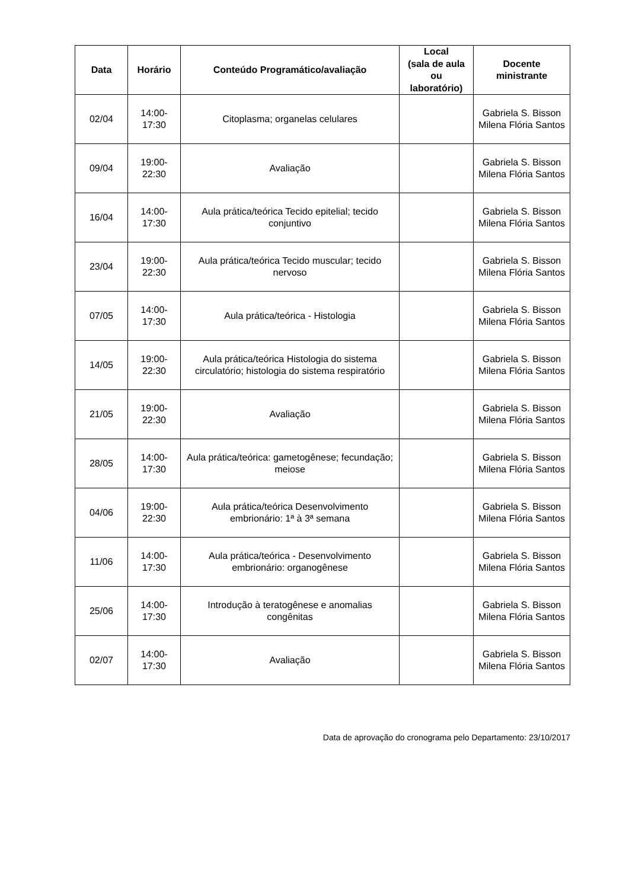| Data | Horário | Conteúdo Programático/avaliação | Local (sala de aula ou laboratório) | Docente ministrante |
| --- | --- | --- | --- | --- |
| 02/04 | 14:00- 17:30 | Citoplasma; organelas celulares | | Gabriela S. Bisson Milena Flória Santos |
| 09/04 | 19:00- 22:30 | Avaliação | | Gabriela S. Bisson Milena Flória Santos |
| 16/04 | 14:00- 17:30 | Aula prática/teórica Tecido epitelial; tecido conjuntivo | | Gabriela S. Bisson Milena Flória Santos |
| 23/04 | 19:00- 22:30 | Aula prática/teórica Tecido muscular; tecido nervoso | | Gabriela S. Bisson Milena Flória Santos |
| 07/05 | 14:00- 17:30 | Aula prática/teórica - Histologia | | Gabriela S. Bisson Milena Flória Santos |
| 14/05 | 19:00- 22:30 | Aula prática/teórica Histologia do sistema circulatório; histologia do sistema respiratório | | Gabriela S. Bisson Milena Flória Santos |
| 21/05 | 19:00- 22:30 | Avaliação | | Gabriela S. Bisson Milena Flória Santos |
| 28/05 | 14:00- 17:30 | Aula prática/teórica: gametogênese; fecundação; meiose | | Gabriela S. Bisson Milena Flória Santos |
| 04/06 | 19:00- 22:30 | Aula prática/teórica Desenvolvimento embrionário: 1ª à 3ª semana | | Gabriela S. Bisson Milena Flória Santos |
| 11/06 | 14:00- 17:30 | Aula prática/teórica - Desenvolvimento embrionário: organogênese | | Gabriela S. Bisson Milena Flória Santos |
| 25/06 | 14:00- 17:30 | Introdução à teratogênese e anomalias congênitas | | Gabriela S. Bisson Milena Flória Santos |
| 02/07 | 14:00- 17:30 | Avaliação | | Gabriela S. Bisson Milena Flória Santos |
Data de aprovação do cronograma pelo Departamento: 23/10/2017